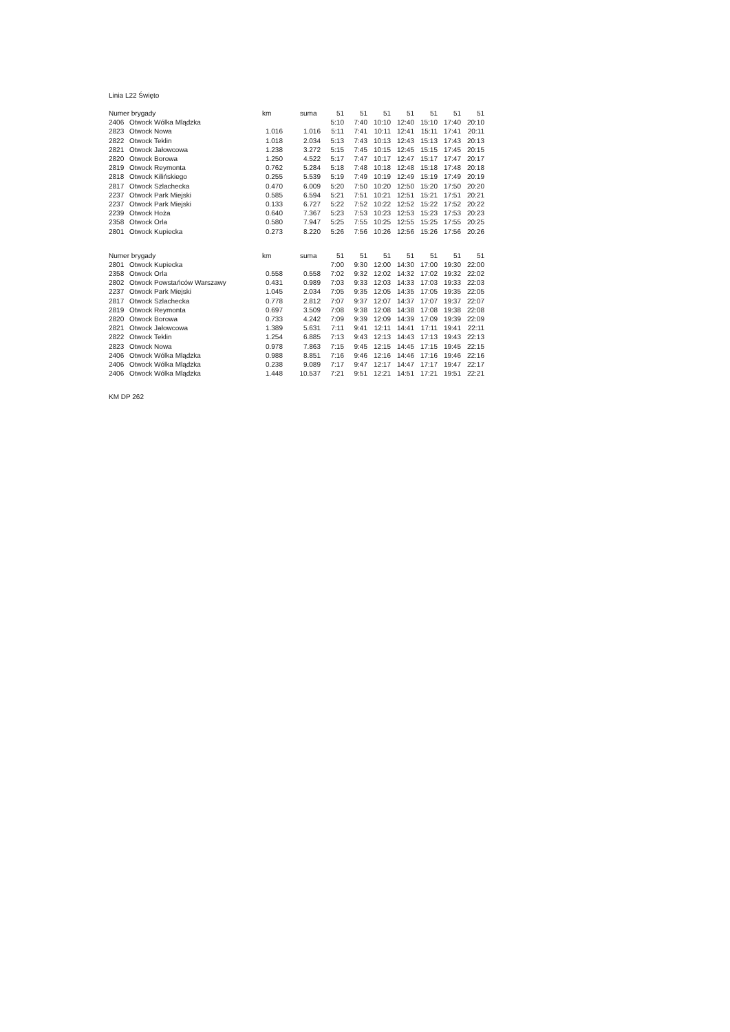Linia L22 Święto
| Numer brygady | | km | suma | 51 | 51 | 51 | 51 | 51 | 51 | 51 |
| --- | --- | --- | --- | --- | --- | --- | --- | --- | --- | --- |
| 2406 | Otwock Wólka Mlądzka | | | 5:10 | 7:40 | 10:10 | 12:40 | 15:10 | 17:40 | 20:10 |
| 2823 | Otwock Nowa | 1.016 | 1.016 | 5:11 | 7:41 | 10:11 | 12:41 | 15:11 | 17:41 | 20:11 |
| 2822 | Otwock Teklin | 1.018 | 2.034 | 5:13 | 7:43 | 10:13 | 12:43 | 15:13 | 17:43 | 20:13 |
| 2821 | Otwock Jałowcowa | 1.238 | 3.272 | 5:15 | 7:45 | 10:15 | 12:45 | 15:15 | 17:45 | 20:15 |
| 2820 | Otwock Borowa | 1.250 | 4.522 | 5:17 | 7:47 | 10:17 | 12:47 | 15:17 | 17:47 | 20:17 |
| 2819 | Otwock Reymonta | 0.762 | 5.284 | 5:18 | 7:48 | 10:18 | 12:48 | 15:18 | 17:48 | 20:18 |
| 2818 | Otwock Kilińskiego | 0.255 | 5.539 | 5:19 | 7:49 | 10:19 | 12:49 | 15:19 | 17:49 | 20:19 |
| 2817 | Otwock Szlachecka | 0.470 | 6.009 | 5:20 | 7:50 | 10:20 | 12:50 | 15:20 | 17:50 | 20:20 |
| 2237 | Otwock Park Miejski | 0.585 | 6.594 | 5:21 | 7:51 | 10:21 | 12:51 | 15:21 | 17:51 | 20:21 |
| 2237 | Otwock Park Miejski | 0.133 | 6.727 | 5:22 | 7:52 | 10:22 | 12:52 | 15:22 | 17:52 | 20:22 |
| 2239 | Otwock Hoża | 0.640 | 7.367 | 5:23 | 7:53 | 10:23 | 12:53 | 15:23 | 17:53 | 20:23 |
| 2358 | Otwock Orla | 0.580 | 7.947 | 5:25 | 7:55 | 10:25 | 12:55 | 15:25 | 17:55 | 20:25 |
| 2801 | Otwock Kupiecka | 0.273 | 8.220 | 5:26 | 7:56 | 10:26 | 12:56 | 15:26 | 17:56 | 20:26 |
| Numer brygady | | km | suma | 51 | 51 | 51 | 51 | 51 | 51 | 51 |
| --- | --- | --- | --- | --- | --- | --- | --- | --- | --- | --- |
| 2801 | Otwock Kupiecka | | | 7:00 | 9:30 | 12:00 | 14:30 | 17:00 | 19:30 | 22:00 |
| 2358 | Otwock Orla | 0.558 | 0.558 | 7:02 | 9:32 | 12:02 | 14:32 | 17:02 | 19:32 | 22:02 |
| 2802 | Otwock Powstańców Warszawy | 0.431 | 0.989 | 7:03 | 9:33 | 12:03 | 14:33 | 17:03 | 19:33 | 22:03 |
| 2237 | Otwock Park Miejski | 1.045 | 2.034 | 7:05 | 9:35 | 12:05 | 14:35 | 17:05 | 19:35 | 22:05 |
| 2817 | Otwock Szlachecka | 0.778 | 2.812 | 7:07 | 9:37 | 12:07 | 14:37 | 17:07 | 19:37 | 22:07 |
| 2819 | Otwock Reymonta | 0.697 | 3.509 | 7:08 | 9:38 | 12:08 | 14:38 | 17:08 | 19:38 | 22:08 |
| 2820 | Otwock Borowa | 0.733 | 4.242 | 7:09 | 9:39 | 12:09 | 14:39 | 17:09 | 19:39 | 22:09 |
| 2821 | Otwock Jałowcowa | 1.389 | 5.631 | 7:11 | 9:41 | 12:11 | 14:41 | 17:11 | 19:41 | 22:11 |
| 2822 | Otwock Teklin | 1.254 | 6.885 | 7:13 | 9:43 | 12:13 | 14:43 | 17:13 | 19:43 | 22:13 |
| 2823 | Otwock Nowa | 0.978 | 7.863 | 7:15 | 9:45 | 12:15 | 14:45 | 17:15 | 19:45 | 22:15 |
| 2406 | Otwock Wólka Mlądzka | 0.988 | 8.851 | 7:16 | 9:46 | 12:16 | 14:46 | 17:16 | 19:46 | 22:16 |
| 2406 | Otwock Wólka Mlądzka | 0.238 | 9.089 | 7:17 | 9:47 | 12:17 | 14:47 | 17:17 | 19:47 | 22:17 |
| 2406 | Otwock Wólka Mlądzka | 1.448 | 10.537 | 7:21 | 9:51 | 12:21 | 14:51 | 17:21 | 19:51 | 22:21 |
KM DP 262